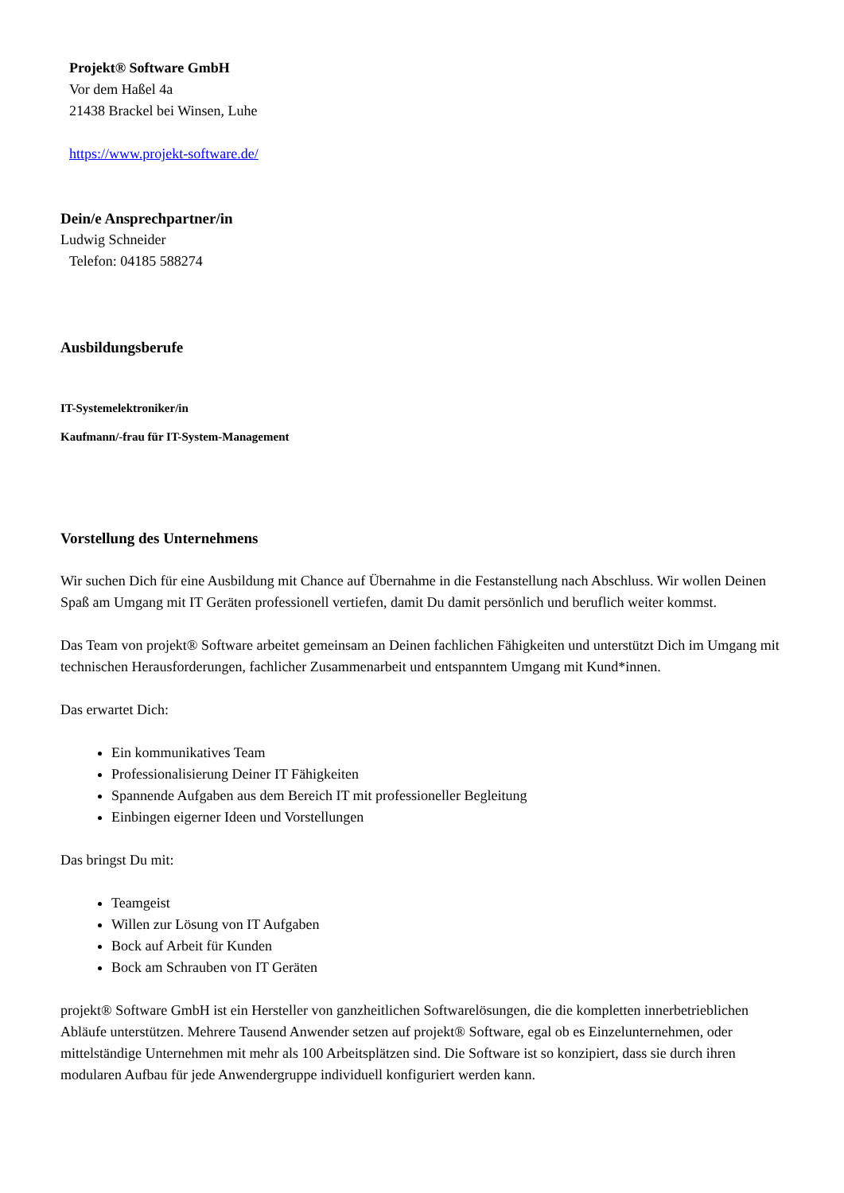Projekt® Software GmbH
Vor dem Haßel 4a
21438 Brackel bei Winsen, Luhe
https://www.projekt-software.de/
Dein/e Ansprechpartner/in
Ludwig Schneider
Telefon: 04185 588274
Ausbildungsberufe
IT-Systemelektroniker/in
Kaufmann/-frau für IT-System-Management
Vorstellung des Unternehmens
Wir suchen Dich für eine Ausbildung mit Chance auf Übernahme in die Festanstellung nach Abschluss. Wir wollen Deinen Spaß am Umgang mit IT Geräten professionell vertiefen, damit Du damit persönlich und beruflich weiter kommst.
Das Team von projekt® Software arbeitet gemeinsam an Deinen fachlichen Fähigkeiten und unterstützt Dich im Umgang mit technischen Herausforderungen, fachlicher Zusammenarbeit und entspanntem Umgang mit Kund*innen.
Das erwartet Dich:
Ein kommunikatives Team
Professionalisierung Deiner IT Fähigkeiten
Spannende Aufgaben aus dem Bereich IT mit professioneller Begleitung
Einbingen eigerner Ideen und Vorstellungen
Das bringst Du mit:
Teamgeist
Willen zur Lösung von IT Aufgaben
Bock auf Arbeit für Kunden
Bock am Schrauben von IT Geräten
projekt® Software GmbH ist ein Hersteller von ganzheitlichen Softwarelösungen, die die kompletten innerbetrieblichen Abläufe unterstützen. Mehrere Tausend Anwender setzen auf projekt® Software, egal ob es Einzelunternehmen, oder mittelständige Unternehmen mit mehr als 100 Arbeitsplätzen sind. Die Software ist so konzipiert, dass sie durch ihren modularen Aufbau für jede Anwendergruppe individuell konfiguriert werden kann.